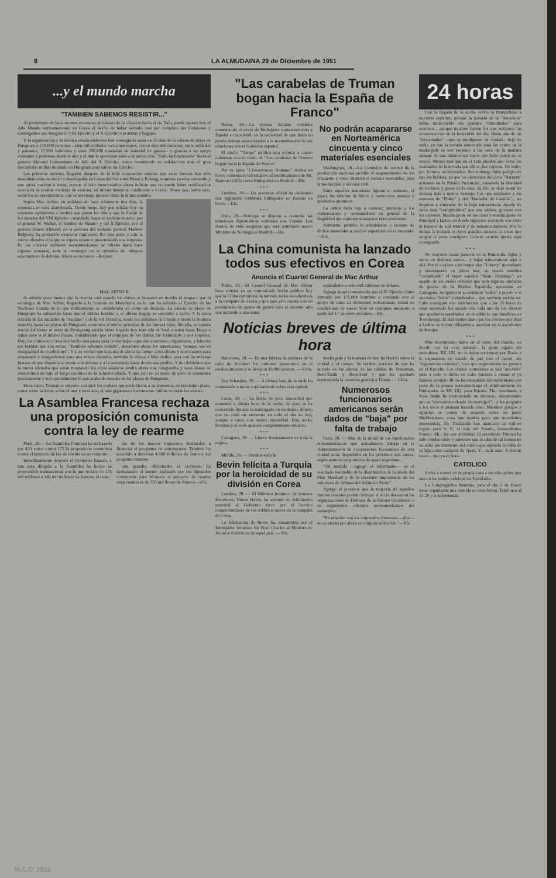8 LA ALMUDAINA 29 de Diciembre de 1951
...y el mundo marcha
"TAMBIEN SABEMOS RESISTIR..."
Al pesimismo de hace un mes en cuanto al fracaso de la ofensiva hacia el río Yalu, puede oponer hoy el Alto Mando norteamericano en Corea el hecho de haber salvado casi por completo las divisiones y contingentes que integran el VIII Ejército y el X Ejército con armas y bagajes.
Y la organización y la técnica estadounidenses han conseguido sacar en 15 días de la cabeza de playa de Hungnam a 210.000 personas --cien mil soldados norteamericanos, ciento diez mil coreanos, entre soldados y paisanos, 17.500 vehículos y unas 350.000 toneladas de material de guerra-- y gracias a un apoyo constante y poderoso desde el aire y el mar la operación salió a la perfección. "Todo ha funcionado" decía el general Almond Comandante en Jefe del X Ejército, como resumiendo su satisfacción ante el gran mecanismo militar montado en Hungnam para salvar un Ejército.
Las primeras noticias, llegadas después de la feliz evacuación señalan que estas fuerzas han sido desembarcadas de nuevo y desplegadas en Corea del Sur entre Pusan y Pohang, nombres ya muy conocido y que quizá vuelvan a sonar, porque el solo mencionarlos ahora indican que no puede haber rectificación acerca de la posible decisión de evacuar, en última instancia, totalmente a Corea.. Ahora que, sobre esto, serán los acontecimientos, que se avecinan, quienes dirán la última palabra.
Según Mac Arthur, en palabras de hace solamente tres días, la península no será abandonada. Desde luego, hay que señalar hoy un creciente optimismo a medida que pasan los días y que la fusión de los mandos del VIII Ejército --mandado, hasta su reciente muerte, por el general W. Walker, el hombre de Fusan-- y del X Ejército, por el general Ernest Almond, en la persona del teniente general Mathew Ridgway, ha producido excelente impresión. Por otra parte, y ante la nueva ofensiva roja que se espera estamos presenciando una sorpresa. En los círculos militares norteamericanos se cifraba hasta hace algunas semanas, toda la estrategia en la ofensiva sin ninguna esperanza en la defensa. Ahora se reconoce --después
MAC ARTHUR
de admitir poco menos que la derrota total cuando los chinos se lanzaron en tromba al ataque-- que la estrategia de Mac Arthur, llegando a la frontera de Manchuria, es lo que ha salvado al Ejército de las Naciones Unidas de lo que militarmente se consideraba ya como un desastre. La cabeza de playa de Hungnam ha subsistido hasta que el último hombre y el último bagaje se encontró a salvo. Y la lenta retirada de las unidades de "marines" y de la VII División, desde los embalses de Chosin y desde la frontera manchú, hasta las playas de Hungnam, entretuvo el núcleo principal de las fuerzas rojas. Sin ella, la ruptura inicial del frente al norte de Pyongyang podría haber llegado hoy más allá de Seul o quizá hasta Taegu o quien sabe si al mismo Fusan, considerando que el empujón de los chinos fué formidable y por sorpresa. Hoy, los chinos en Corea han hecho una pausa para contar bajas --que son enormes--, organizarse, y lamerse sus heridas que son serias. "También sabemos resistir", descubren ahora los americanos, "aunque sea en desigualdad de condiciones". Y si es verdad que la pausa de ahora da tiempo a los chinos y norcoreanos para prepararse y reorganizarse para una nueva ofensiva, también lo ofrece a Mac Arthur para con las mismas fuerzas de que disponía se preste a la defensa y a la resistencia hasta donde sea posible. Y no olvidemos que la nueva ofensiva que están montando los rojos asiáticos tendrá ahora una retaguardia y unas líneas de abastecimiento bajo el fuego continuo de la aviación aliada. Y que esto no es moco de pavo lo demuestra precisamente y solo parcialmente lo que acaba de suceder en las playas de Hungnam.
Entre tanto, Truman se dispone a asumir los poderes que permitieron a su antecesor, en brevísimo plazo, poner sobre la tierra, sobre el mar y en el aire, el más gigantesco instrumento militar de todas las edades.
La Asamblea Francesa rechaza una proposición comunista contra la ley de rearme
París, 28.— La Asamblea Francesa ha rechazado por 420 votos contra 175 la proposición comunista contra el proyecto de ley de rearme en su conjunto.
Inmediatamente después el Gobierno francés, e una nota dirigida a la Asamblea ha hecho su proposición transaccional por la que reduce de 175 mil millones a 145 mil millones de francos, la cuan-
tía de los nuevos impuestos destinados a financiar el programa de armamentos. También ha accedido a dercenar 4.500 millones de francos del programa mínimo.
Sin grandes dificultades el Gobierno ha desbaratado el intento realizado por los diputados comunistas para bloquear el proyecto de rearme cuya cuantía es de 355 mil llones de francos.—Efe.
"Las carabelas de Truman bogan hacia la España de Franco"
Roma, 28.—La prensa italiana continúa comentando el envío de Embajador norteamericano a España e insistiendo en la necesidad de que Italia no pierda tiempo para proceder a la normalización de sus relaciones con el Gobierno español.
El diario "Tempo" publica una crónica a cuatro columnas con el título de "Las carabelas de Truman bogan hacia la España de Franco".
Por su parte "L'Osservatore Romano" dedica un breve comentario informativo al nombramiento de Mr. Stanton Griffis como Embajador en Madrid.—Efe.
* * *
Londres, 28.— Un portavoz oficial ha declarado que Inglaterra nombrará Embajador en España en breve.—Efe.
* * *
Oslo, 28.—Noruega se dispone a reanudar las relaciones diplomáticas normales con España. Los diarios de Oslo aseguran que será nombrado nuevo Ministro de Noruega en Madrid.—Efe.
No podrán acapararse en Norteamérica cincuenta y cinco materiales esenciales
Washington, 28.—La Comisión de control de la producción nacional prohibe el acaparamiento de los cincuenta y cinco materiales escasos esenciales, para la producción y defensa civil.
Entre aquellos materiales figuran el cemento, el papel, las tuberías de hierro y numerosos metales y productos químicos.
La orden dada hoy a conocer, previene a los comerciantes y consumidores en general de la ilegalidad que representa acaparar tales productos.
Asimismo prohibe la adquisición o reventa de dichos materiales a precios superiores en el mercado.—Efe.
La China comunista ha lanzado todos sus efectivos en Corea
Anuncia el Cuartel General de Mac Arthur
Tokio, 28.—El Cuartel General de Mac Arthur hace constar en un comunicado hecho público hoy que la China comunista ha lanzado todos sus efectivos a la campaña de Corea y que para ello cuenta con un presupuesto de gastos de guerra para el próximo año que asciende a una suma
equivalente a ocho mil millones de dólares.
Agrega aquel comunicado que el IV Ejército chino formado por 175.000 hombres y contando con el apoyo de unas 12 divisiones norcoreanas, estará en condiciones de atacar Seul en cualquier momento a partir del 1.º de enero próximo.—Efe.
Noticias breves de última hora
Barcelona, 28. — En una fábrica de pinturas de la calle de Rocafort los ladrones penetraron en el establecimiento y se llevaron 10.000 pesetas. — Cifra.
* * *
San Sebastián, 28. — A última hora de la tarde ha comenzado a nevar copiosamente sobre esta capital.
* * *
Ceuta, 28. — La lluvia de poca intensidad que comenzó a última hora de la noche de ayer, se ha convertido durante la madrugada en verdadero diluvio que no cesó un momento en todo el día de hoy, aunque a ratos con menos intensidad. Esta noche llovizna y el cielo aparece completamente cubierto.
* * *
Cartagena, 29. — Llueve insensamente en toda la región.
* * *
Melilla, 28. — Durante toda la
Bevin felicita a Turquía por la heroicidad de su división en Corea
Londres, 28. — El Ministro británico de Asuntos Exteriores, Ernest Bevin, ha enviado su felicitación personal al Gobierno turco por el heroico comportamiento de los soldados turcos en la campaña de Corea.
La felicitación de Bevin fue transmitida por el Embajador británico Sir Noel Charles al Ministro de Asuntos Exteriores de aquel país. — Efe.
madrugada y la mañana de hoy ha llovido sobre la ciudad y el campo. Se reciben noticias de que ha nevado en las alturas de las cábilas de Tensaman, Beni-Tuzin y Beni-Said y que ha quedado interceptada la carretera general a Tetuán. — Cifra.
Numerosos funcionarios americanos serán dados de "baja" por falta de trabajo
París, 28. — Más de la mitad de los funcionarios norteamericanos que actualmente trabaja en la Administración de Cooperación Económica de esta ciudad serán despedidos en los próximos seis meses, según anuncia un portavoz de aquel organismo.
"Tal medida —agregó el informante— es el resultado inevitable de la disminución de la ayuda del Plan Marshall y de la creciente importancia de los esfuerzos de defensa del Atlántico Norte".
Agregó el portavoz que la mayoría de aquellos futuros cesantes podrán trabajar si así lo desean en las organizaciones de Defensa de la Europa Occidental o en organismos oficiales norteamericanos del extranjero.
"En relación con los empleados franceses —dijo— no se piensa por ahora en ninguna reducción."—Efe
24 horas
Con la llegada de la noche volvió la tranquilidad a nuestros espíritus, porque la jornada de la "inocencia" había transcurrido sin grandes "dificultades" para nosotros... aunque muchos fueron los que sufrieron las consecuencias de la festividad del día. Hasta una de las "inocentadas" --que se prodigaron de verdad-- dejó de serlo, ya que la nevada anunciada para las cuatro de la madrugada se nos presentó a las once de la mañana aunque de una manera tan suave que hubo quien no se enteró. Menos mal que en el Teix pueden aun verse los resultados de la nevada que allí si, fué copiosa. No hubo, por fortuna, accidentados. Sin embargo hubo peligro de que los hubiera, ya que los elementos del circo "Barnum" actuaron en la Prisión Provincial, causando la hilaridad de reclusos y gente de la casa. El frío se dejó sentir de manera más o menos molesta. Los que asistieron a los estrenos de "Pinky" y del "Burlador de Castilla"... no llegaron a enterarse de la baja temperatura. Aparte de verse más "comprimidos" que una tableta, gozaron con los estrenos. Mucha gente en los cines y mucha gente en Principal y Lírico, en donde siguieron actuando con éxito la huestes de Lili Murati y de América Imperio. Por lo demás la jornada no tuvo grandes sucesos ni cosas que valgan la pena consignar. Cuanto ocurrió queda aquí consignado.
* * *
No mayores cosas pasaron en la Península. Agua y nieve en distintas partes... y bajas temperaturas aquí y allá. Por ir a salvar a un buque tipo "Liberty" incendiado y abandonado en pleno mar, se quedó también "complicado" el vapor español "Santo Domingo", en auxilio de los cuales tuvieron que salir algunas unidades de guerra de la Marina Española, apostadas en Cartagena. Se ignora si ya entraron "todos" a puerto o si quedaron "todos" complicados... que también podría ser. Cabe consignar con satisfacción que a las 33 horas de estar enterrado fué sacado con vida uno de los obreros que quedaron sepultados en el edificio que hundióse en Torrelavega. El mal tiempo hizo que los aviones que iban a Lisboa se vieran obligados a aterrizar en el aeródromo de Barajas.
* * *
Más movimiento hubo en el resto del mundo, en donde --es ya cosa natural-- la gente siguió sin entenderse. EE. UU. no se dejan convencer por Rusia y le expusieron su tratado de paz con el Japón, sin "ingerencias extrañas", cosa que seguramente no gustará en el Kremlin. Los chinos comunistas se han "atrevido" pese a todo lo dicho en Lake Success a cruzar el ya famoso paralelo 38. Se ha comentado favorablemente por parte de la prensa norteamericana el nombramiento de Embajador de EE. UU. para España. Tito desafiando a Pepe Stalin ha pronunciado un discurso, denunciando que se "encuentra rodeado de enemigos"... y les pregunta a los otros si piensan hacerle caso. Mientras griegos y egipcios se ponen de acuerdo sobre un pacto Mediterráneo, cosa que tendría pero que muchísima importancia. De Thailandia han mandado un valioso regalo para S. E. el Jefe del Estado, Generalísimo Franco. Ah... (se nos olvidaba). El presidente Truman ha sido condecorado y sabemos que la idea de tal homenaje no salió precisamente del crítico que enjuició la valía de su hija como cantante de ópera. Y... nada más! A dormir tocan... que ya es hora.
CATOLICO
Invita a comer en tu propia casa a un niño pobre que aun no ha podido celebrar las Navidades.
La Congregación Mariana, para el día 2 de Enero tiene organizada una comida en esta forma. Telefonea al 11-20 y te informarán.
M.C.D. 2022